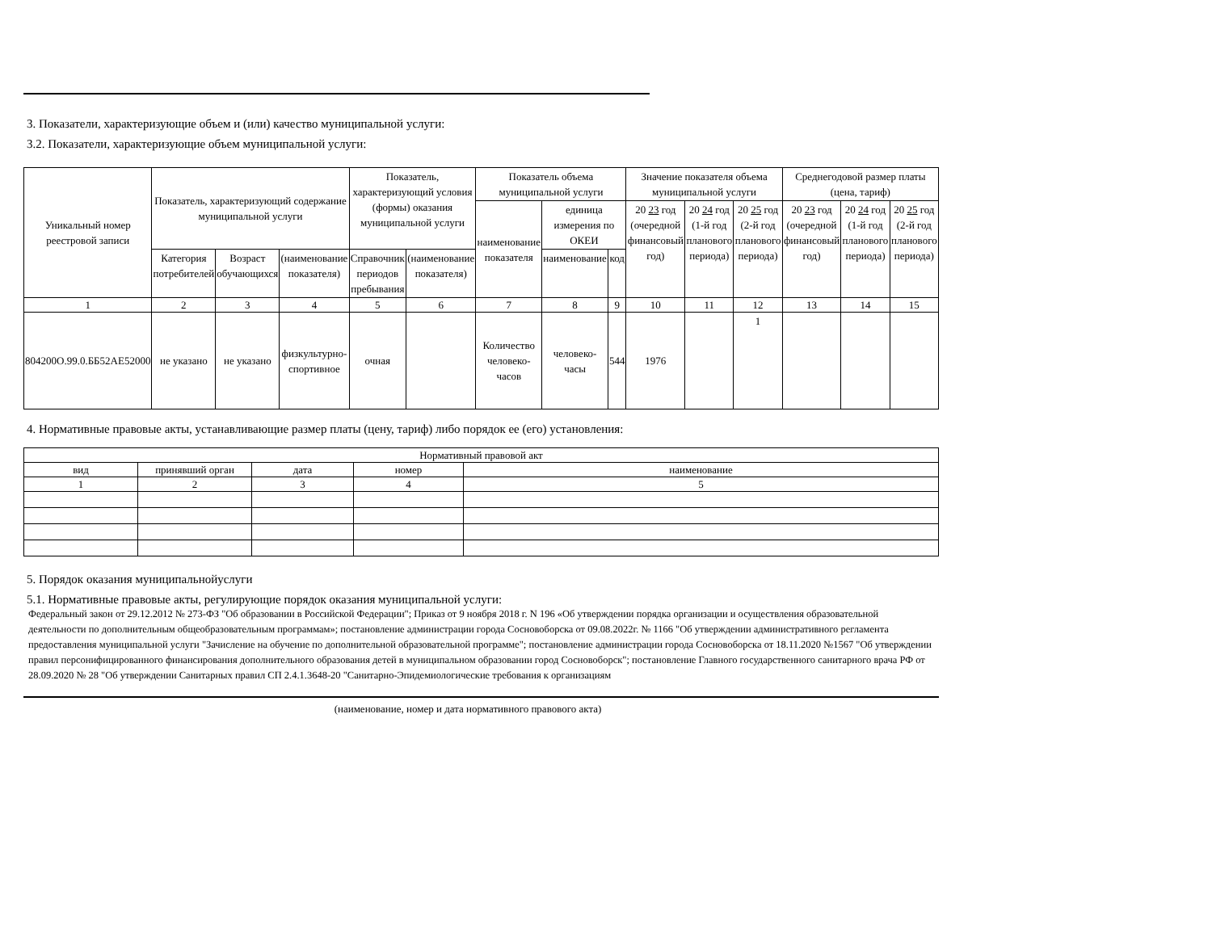3. Показатели, характеризующие объем и (или) качество муниципальной услуги:
3.2. Показатели, характеризующие объем муниципальной услуги:
| Уникальный номер реестровой записи | Показатель, характеризующий содержание муниципальной услуги | | | Показатель, характеризующий условия (формы) оказания муниципальной услуги | | Показатель объема муниципальной услуги | | | Значение показателя объема муниципальной услуги | | | Среднегодовой размер платы (цена, тариф) | | |
| --- | --- | --- | --- | --- | --- | --- | --- | --- | --- | --- | --- | --- | --- | --- |
| | | | | | | наименование показателя | единица измерения по ОКЕИ | | 20 23 год (очередной финансовый год) | 20 24 год (1-й год планового периода) | 20 25 год (2-й год планового периода) | 20 23 год (очередной финансовый год) | 20 24 год (1-й год планового периода) | 20 25 год (2-й год планового периода) |
| | Категория потребителей | Возраст обучающихся | (наименование показателя) | Справочник периодов пребывания | (наименование показателя) | | наименование | код | | | | | | |
| 1 | 2 | 3 | 4 | 5 | 6 | 7 | 8 | 9 | 10 | 11 | 12 | 13 | 14 | 15 |
| 804200О.99.0.ББ52АЕ52000 | не указано | не указано | физкультурно-спортивное | очная | | Количество человеко-часов | человеко-часы | 544 | 1976 | | 1 | | | |
4. Нормативные правовые акты, устанавливающие размер платы (цену, тариф) либо порядок ее (его) установления:
| Нормативный правовой акт | | | | |
| вид | принявший орган | дата | номер | наименование |
| 1 | 2 | 3 | 4 | 5 |
5. Порядок оказания муниципальнойуслуги
5.1. Нормативные правовые акты, регулирующие порядок оказания муниципальной услуги:
Федеральный закон от 29.12.2012 № 273-ФЗ "Об образовании в Российской Федерации"; Приказ от 9 ноября 2018 г. N 196 «Об утверждении порядка организации и осуществления образовательной деятельности по дополнительным общеобразовательным программам»; постановление администрации города Сосновоборска от 09.08.2022г. № 1166 "Об утверждении административного регламента предоставления муниципальной услуги "Зачисление на обучение по дополнительной образовательной программе"; постановление администрации города Сосновоборска от 18.11.2020 №1567 "Об утверждении правил персонифицированного финансирования дополнительного образования детей в муниципальном образовании город Сосновоборск"; постановление Главного государственного санитарного врача РФ от 28.09.2020 № 28 "Об утверждении Санитарных правил СП 2.4.1.3648-20 "Санитарно-Эпидемиологические требования к организациям
(наименование, номер и дата нормативного правового акта)